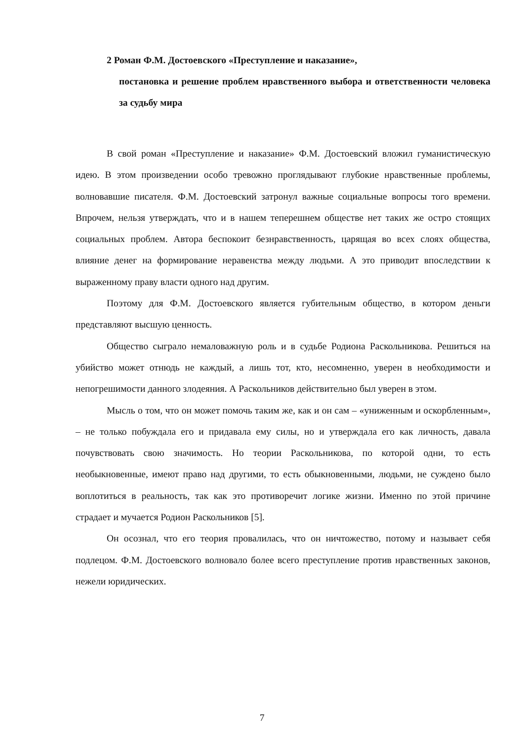2 Роман Ф.М. Достоевского «Преступление и наказание»,
постановка и решение проблем нравственного выбора и ответственности человека за судьбу мира
В свой роман «Преступление и наказание» Ф.М. Достоевский вложил гуманистическую идею. В этом произведении особо тревожно проглядывают глубокие нравственные проблемы, волновавшие писателя. Ф.М. Достоевский затронул важные социальные вопросы того времени. Впрочем, нельзя утверждать, что и в нашем теперешнем обществе нет таких же остро стоящих социальных проблем. Автора беспокоит безнравственность, царящая во всех слоях общества, влияние денег на формирование неравенства между людьми. А это приводит впоследствии к выраженному праву власти одного над другим.
Поэтому для Ф.М. Достоевского является губительным общество, в котором деньги представляют высшую ценность.
Общество сыграло немаловажную роль и в судьбе Родиона Раскольникова. Решиться на убийство может отнюдь не каждый, а лишь тот, кто, несомненно, уверен в необходимости и непогрешимости данного злодеяния. А Раскольников действительно был уверен в этом.
Мысль о том, что он может помочь таким же, как и он сам – «униженным и оскорбленным», – не только побуждала его и придавала ему силы, но и утверждала его как личность, давала почувствовать свою значимость. Но теории Раскольникова, по которой одни, то есть необыкновенные, имеют право над другими, то есть обыкновенными, людьми, не суждено было воплотиться в реальность, так как это противоречит логике жизни. Именно по этой причине страдает и мучается Родион Раскольников [5].
Он осознал, что его теория провалилась, что он ничтожество, потому и называет себя подлецом. Ф.М. Достоевского волновало более всего преступление против нравственных законов, нежели юридических.
7